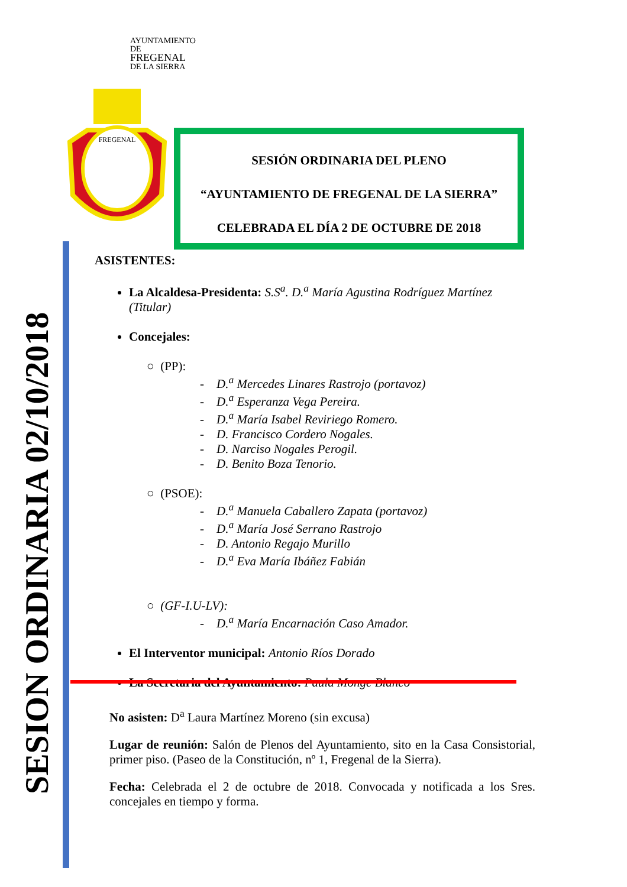SESION ORDINARIA 02/10/2018
AYUNTAMIENTO DE
FREGENAL
DE LA SIERRA
FREGENAL
SESIÓN ORDINARIA DEL PLENO
“AYUNTAMIENTO DE FREGENAL DE LA SIERRA”
CELEBRADA EL DÍA 2 DE OCTUBRE DE 2018
ASISTENTES:
La Alcaldesa-Presidenta: S.S<sup>a</sup>. D.<sup>a</sup> María Agustina Rodríguez Martínez (Titular)
Concejales:
○ (PP):
- D.<sup>a</sup> Mercedes Linares Rastrojo (portavoz)
- D.<sup>a</sup> Esperanza Vega Pereira.
- D.<sup>a</sup> María Isabel Reviriego Romero.
- D. Francisco Cordero Nogales.
- D. Narciso Nogales Perogil.
- D. Benito Boza Tenorio.
○ (PSOE):
- D.<sup>a</sup> Manuela Caballero Zapata (portavoz)
- D.<sup>a</sup> María José Serrano Rastrojo
- D. Antonio Regajo Murillo
- D.<sup>a</sup> Eva María Ibáñez Fabián
○ (GF-I.U-LV):
- D.<sup>a</sup> María Encarnación Caso Amador.
El Interventor municipal: Antonio Ríos Dorado
La Secretaria del Ayuntamiento: Paula Monge Blanco
No asisten: D<sup>a</sup> Laura Martínez Moreno (sin excusa)
Lugar de reunión: Salón de Plenos del Ayuntamiento, sito en la Casa Consistorial, primer piso. (Paseo de la Constitución, nº 1, Fregenal de la Sierra).
Fecha: Celebrada el 2 de octubre de 2018. Convocada y notificada a los Sres. concejales en tiempo y forma.